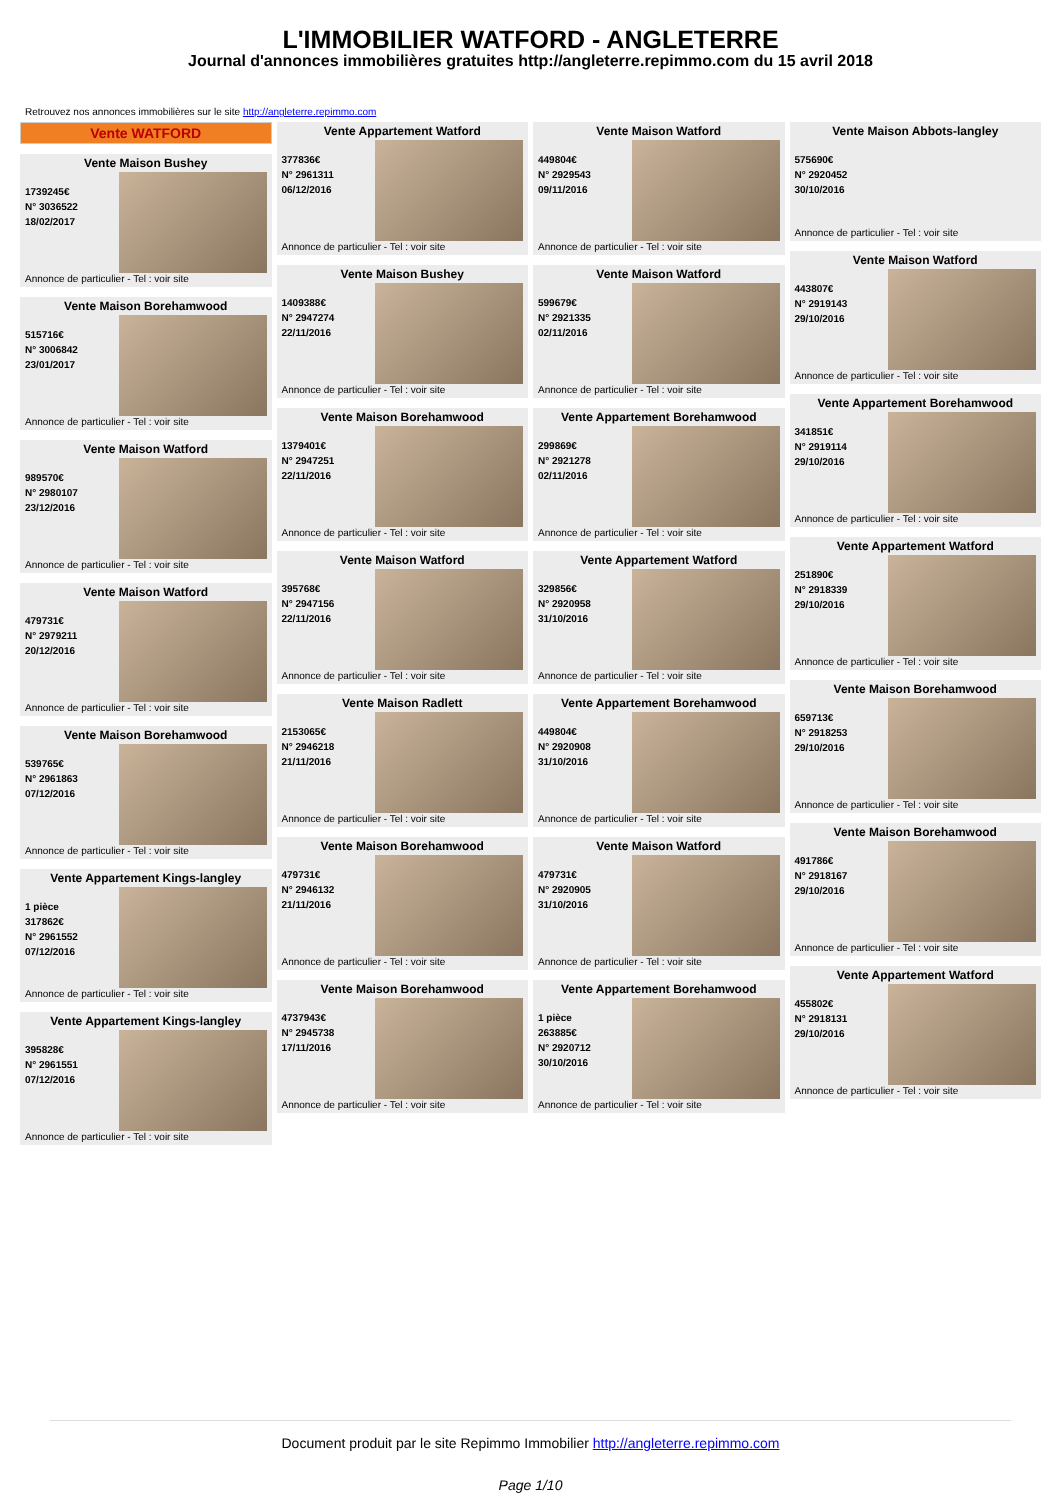L'IMMOBILIER WATFORD - ANGLETERRE
Journal d'annonces immobilières gratuites http://angleterre.repimmo.com du 15 avril 2018
Retrouvez nos annonces immobilières sur le site http://angleterre.repimmo.com
Vente WATFORD
Vente Maison Bushey
1739245€
N° 3036522
18/02/2017
Annonce de particulier - Tel : voir site
Vente Maison Borehamwood
515716€
N° 3006842
23/01/2017
Annonce de particulier - Tel : voir site
Vente Maison Watford
989570€
N° 2980107
23/12/2016
Annonce de particulier - Tel : voir site
Vente Maison Watford
479731€
N° 2979211
20/12/2016
Annonce de particulier - Tel : voir site
Vente Maison Borehamwood
539765€
N° 2961863
07/12/2016
Annonce de particulier - Tel : voir site
Vente Appartement Kings-langley
1 pièce
317862€
N° 2961552
07/12/2016
Annonce de particulier - Tel : voir site
Vente Appartement Kings-langley
395828€
N° 2961551
07/12/2016
Annonce de particulier - Tel : voir site
Vente Appartement Watford
377836€
N° 2961311
06/12/2016
Annonce de particulier - Tel : voir site
Vente Maison Bushey
1409388€
N° 2947274
22/11/2016
Annonce de particulier - Tel : voir site
Vente Maison Borehamwood
1379401€
N° 2947251
22/11/2016
Annonce de particulier - Tel : voir site
Vente Maison Watford
395768€
N° 2947156
22/11/2016
Annonce de particulier - Tel : voir site
Vente Maison Radlett
2153065€
N° 2946218
21/11/2016
Annonce de particulier - Tel : voir site
Vente Maison Borehamwood
479731€
N° 2946132
21/11/2016
Annonce de particulier - Tel : voir site
Vente Maison Borehamwood
4737943€
N° 2945738
17/11/2016
Annonce de particulier - Tel : voir site
Vente Maison Watford
449804€
N° 2929543
09/11/2016
Annonce de particulier - Tel : voir site
Vente Maison Watford
599679€
N° 2921335
02/11/2016
Annonce de particulier - Tel : voir site
Vente Appartement Borehamwood
299869€
N° 2921278
02/11/2016
Annonce de particulier - Tel : voir site
Vente Appartement Watford
329856€
N° 2920958
31/10/2016
Annonce de particulier - Tel : voir site
Vente Appartement Borehamwood
449804€
N° 2920908
31/10/2016
Annonce de particulier - Tel : voir site
Vente Maison Watford
479731€
N° 2920905
31/10/2016
Annonce de particulier - Tel : voir site
Vente Appartement Borehamwood
1 pièce
263885€
N° 2920712
30/10/2016
Annonce de particulier - Tel : voir site
Vente Maison Abbots-langley
575690€
N° 2920452
30/10/2016
Annonce de particulier - Tel : voir site
Vente Maison Watford
443807€
N° 2919143
29/10/2016
Annonce de particulier - Tel : voir site
Vente Appartement Borehamwood
341851€
N° 2919114
29/10/2016
Annonce de particulier - Tel : voir site
Vente Appartement Watford
251890€
N° 2918339
29/10/2016
Annonce de particulier - Tel : voir site
Vente Maison Borehamwood
659713€
N° 2918253
29/10/2016
Annonce de particulier - Tel : voir site
Vente Maison Borehamwood
491786€
N° 2918167
29/10/2016
Annonce de particulier - Tel : voir site
Vente Appartement Watford
455802€
N° 2918131
29/10/2016
Annonce de particulier - Tel : voir site
Document produit par le site Repimmo Immobilier http://angleterre.repimmo.com
Page 1/10